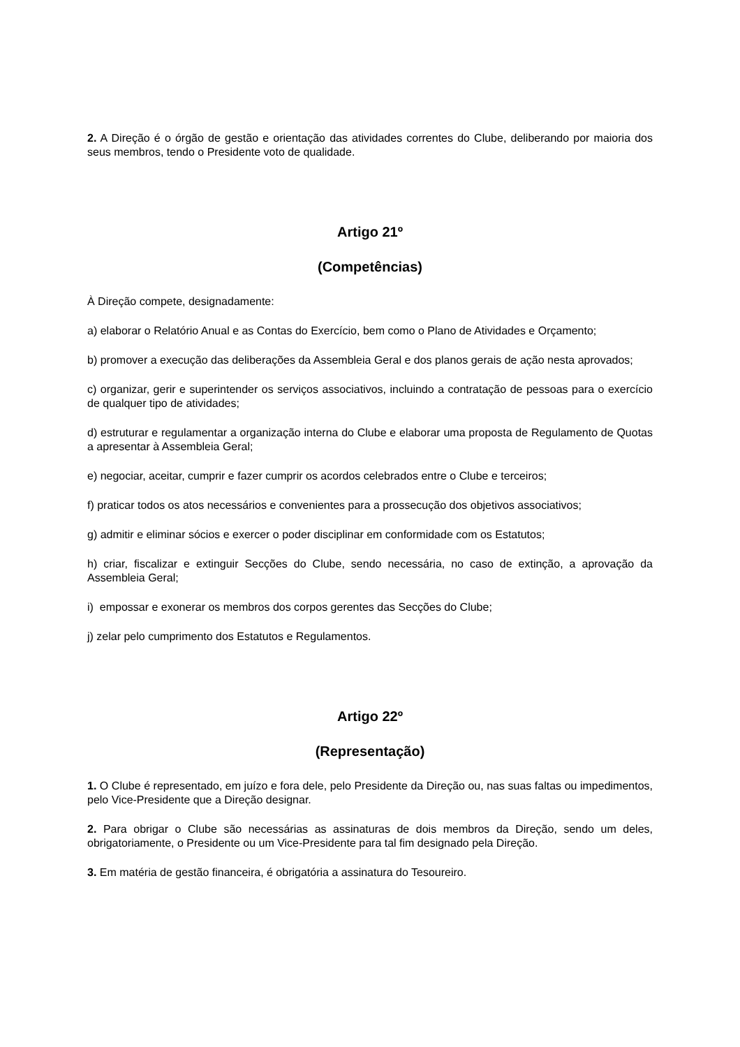2. A Direção é o órgão de gestão e orientação das atividades correntes do Clube, deliberando por maioria dos seus membros, tendo o Presidente voto de qualidade.
Artigo 21º
(Competências)
À Direção compete, designadamente:
a) elaborar o Relatório Anual e as Contas do Exercício, bem como o Plano de Atividades e Orçamento;
b) promover a execução das deliberações da Assembleia Geral e dos planos gerais de ação nesta aprovados;
c) organizar, gerir e superintender os serviços associativos, incluindo a contratação de pessoas para o exercício de qualquer tipo de atividades;
d) estruturar e regulamentar a organização interna do Clube e elaborar uma proposta de Regulamento de Quotas a apresentar à Assembleia Geral;
e) negociar, aceitar, cumprir e fazer cumprir os acordos celebrados entre o Clube e terceiros;
f) praticar todos os atos necessários e convenientes para a prossecução dos objetivos associativos;
g) admitir e eliminar sócios e exercer o poder disciplinar em conformidade com os Estatutos;
h) criar, fiscalizar e extinguir Secções do Clube, sendo necessária, no caso de extinção, a aprovação da Assembleia Geral;
i) empossar e exonerar os membros dos corpos gerentes das Secções do Clube;
j) zelar pelo cumprimento dos Estatutos e Regulamentos.
Artigo 22º
(Representação)
1. O Clube é representado, em juízo e fora dele, pelo Presidente da Direção ou, nas suas faltas ou impedimentos, pelo Vice-Presidente que a Direção designar.
2. Para obrigar o Clube são necessárias as assinaturas de dois membros da Direção, sendo um deles, obrigatoriamente, o Presidente ou um Vice-Presidente para tal fim designado pela Direção.
3. Em matéria de gestão financeira, é obrigatória a assinatura do Tesoureiro.